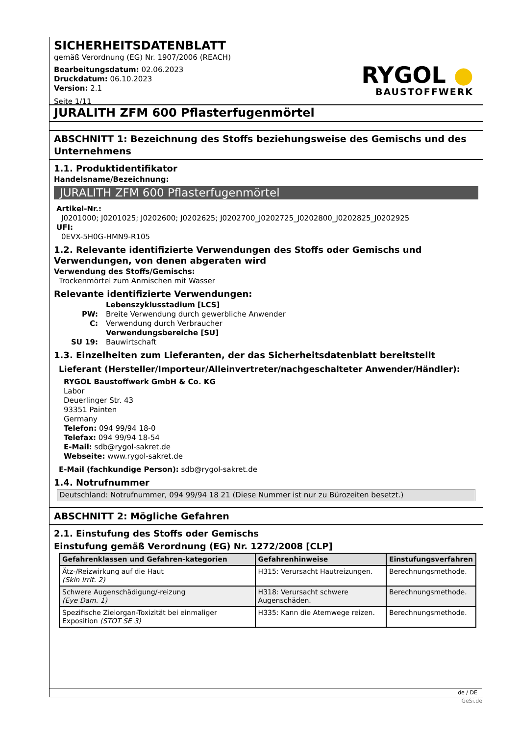SICHERHEITSDATENBLATT
gemäß Verordnung (EG) Nr. 1907/2006 (REACH)
Bearbeitungsdatum: 02.06.2023
Druckdatum: 06.10.2023
Version: 2.1
Seite 1/11
RYGOL ●
BAUSTOFFWERK
JURALITH ZFM 600 Pflasterfugenmörtel
ABSCHNITT 1: Bezeichnung des Stoffs beziehungsweise des Gemischs und des Unternehmens
1.1. Produktidentifikator
Handelsname/Bezeichnung:
JURALITH ZFM 600 Pflasterfugenmörtel
Artikel-Nr.:
J0201000; J0201025; J0202600; J0202625; J0202700_J0202725_J0202800_J0202825_J0202925
UFI:
0EVX-5H0G-HMN9-R105
1.2. Relevante identifizierte Verwendungen des Stoffs oder Gemischs und Verwendungen, von denen abgeraten wird
Verwendung des Stoffs/Gemischs:
Trockenmörtel zum Anmischen mit Wasser
Relevante identifizierte Verwendungen:
| | Lebenszyklusstadium [LCS] |
| PW: | Breite Verwendung durch gewerbliche Anwender |
| C: | Verwendung durch Verbraucher |
| | Verwendungsbereiche [SU] |
| SU 19: | Bauwirtschaft |
1.3. Einzelheiten zum Lieferanten, der das Sicherheitsdatenblatt bereitstellt
Lieferant (Hersteller/Importeur/Alleinvertreter/nachgeschalteter Anwender/Händler):
RYGOL Baustoffwerk GmbH & Co. KG
Labor
Deuerlinger Str. 43
93351 Painten
Germany
Telefon: 094 99/94 18-0
Telefax: 094 99/94 18-54
E-Mail: sdb@rygol-sakret.de
Webseite: www.rygol-sakret.de
E-Mail (fachkundige Person): sdb@rygol-sakret.de
1.4. Notrufnummer
Deutschland: Notrufnummer, 094 99/94 18 21 (Diese Nummer ist nur zu Bürozeiten besetzt.)
ABSCHNITT 2: Mögliche Gefahren
2.1. Einstufung des Stoffs oder Gemischs
Einstufung gemäß Verordnung (EG) Nr. 1272/2008 [CLP]
| Gefahrenklassen und Gefahren-kategorien | Gefahrenhinweise | Einstufungsverfahren |
| --- | --- | --- |
| Ätz-/Reizwirkung auf die Haut (Skin Irrit. 2) | H315: Verursacht Hautreizungen. | Berechnungsmethode. |
| Schwere Augenschädigung/-reizung (Eye Dam. 1) | H318: Verursacht schwere Augenschäden. | Berechnungsmethode. |
| Spezifische Zielorgan-Toxizität bei einmaliger Exposition (STOT SE 3) | H335: Kann die Atemwege reizen. | Berechnungsmethode. |
de / DE
GeSi.de